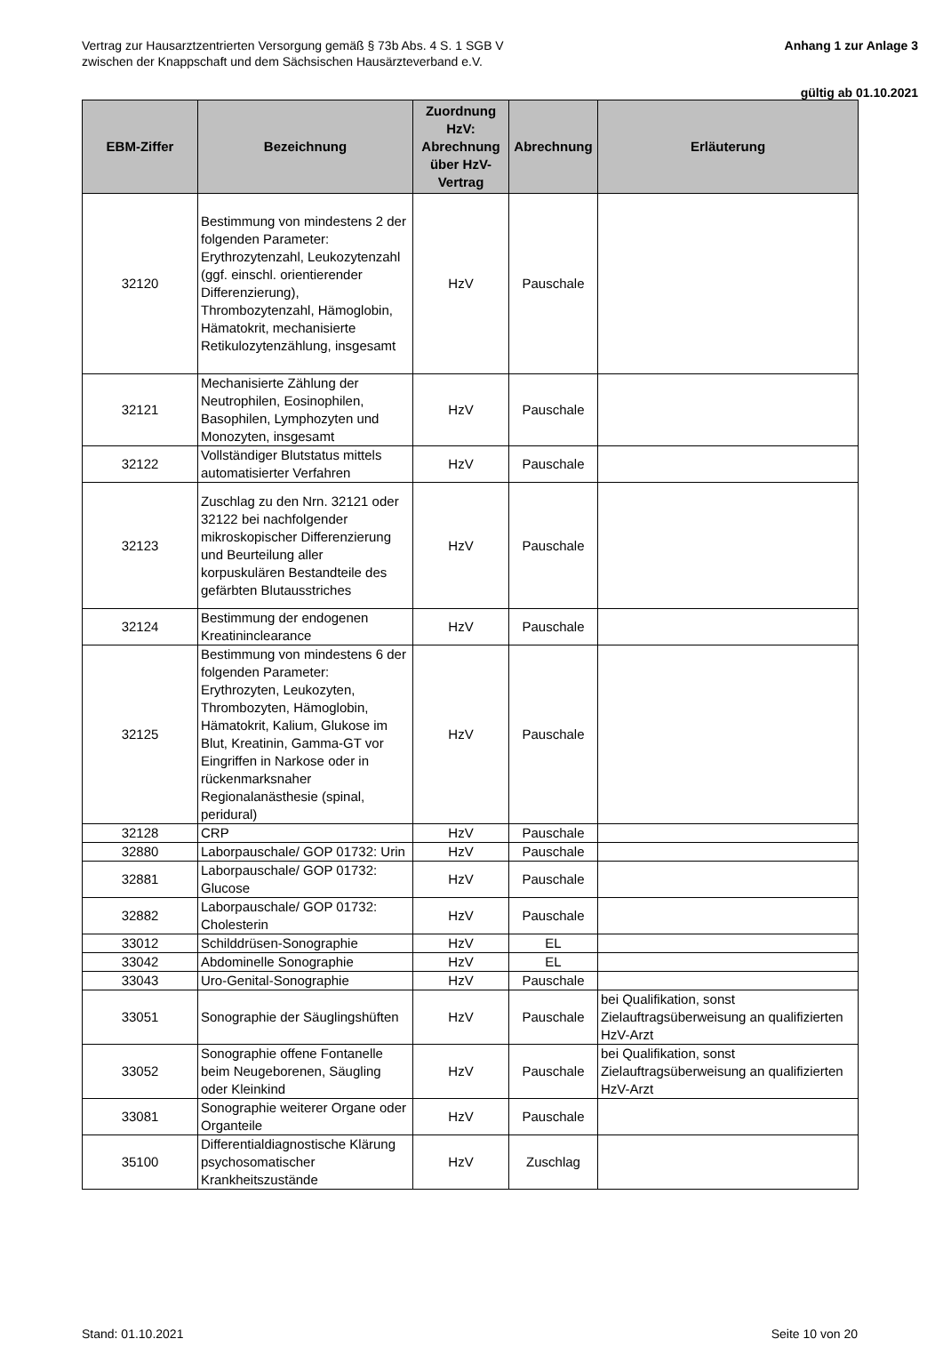Vertrag zur Hausarztzentrierten Versorgung gemäß § 73b Abs. 4 S. 1 SGB V
zwischen der Knappschaft und dem Sächsischen Hausärzteverband e.V.
Anhang 1 zur Anlage 3
gültig ab 01.10.2021
| EBM-Ziffer | Bezeichnung | Zuordnung HzV: Abrechnung über HzV-Vertrag | Abrechnung | Erläuterung |
| --- | --- | --- | --- | --- |
| 32120 | Bestimmung von mindestens 2 der folgenden Parameter: Erythrozytenzahl, Leukozytenzahl (ggf. einschl. orientierender Differenzierung), Thrombozytenzahl, Hämoglobin, Hämatokrit, mechanisierte Retikulozytenzählung, insgesamt | HzV | Pauschale | |
| 32121 | Mechanisierte Zählung der Neutrophilen, Eosinophilen, Basophilen, Lymphozyten und Monozyten, insgesamt | HzV | Pauschale | |
| 32122 | Vollständiger Blutstatus mittels automatisierter Verfahren | HzV | Pauschale | |
| 32123 | Zuschlag zu den Nrn. 32121 oder 32122 bei nachfolgender mikroskopischer Differenzierung und Beurteilung aller korpuskulären Bestandteile des gefärbten Blutausstriches | HzV | Pauschale | |
| 32124 | Bestimmung der endogenen Kreatininclearance | HzV | Pauschale | |
| 32125 | Bestimmung von mindestens 6 der folgenden Parameter: Erythrozyten, Leukozyten, Thrombozyten, Hämoglobin, Hämatokrit, Kalium, Glukose im Blut, Kreatinin, Gamma-GT vor Eingriffen in Narkose oder in rückenmarksnaher Regionalanästhesie (spinal, peridural) | HzV | Pauschale | |
| 32128 | CRP | HzV | Pauschale | |
| 32880 | Laborpauschale/ GOP 01732: Urin | HzV | Pauschale | |
| 32881 | Laborpauschale/ GOP 01732: Glucose | HzV | Pauschale | |
| 32882 | Laborpauschale/ GOP 01732: Cholesterin | HzV | Pauschale | |
| 33012 | Schilddrüsen-Sonographie | HzV | EL | |
| 33042 | Abdominelle Sonographie | HzV | EL | |
| 33043 | Uro-Genital-Sonographie | HzV | Pauschale | |
| 33051 | Sonographie der Säuglingshüften | HzV | Pauschale | bei Qualifikation, sonst Zielauftragsüberweisung an qualifizierten HzV-Arzt |
| 33052 | Sonographie offene Fontanelle beim Neugeborenen, Säugling oder Kleinkind | HzV | Pauschale | bei Qualifikation, sonst Zielauftragsüberweisung an qualifizierten HzV-Arzt |
| 33081 | Sonographie weiterer Organe oder Organteile | HzV | Pauschale | |
| 35100 | Differentialdiagnostische Klärung psychosomatischer Krankheitszustände | HzV | Zuschlag | |
Stand: 01.10.2021 Seite 10 von 20